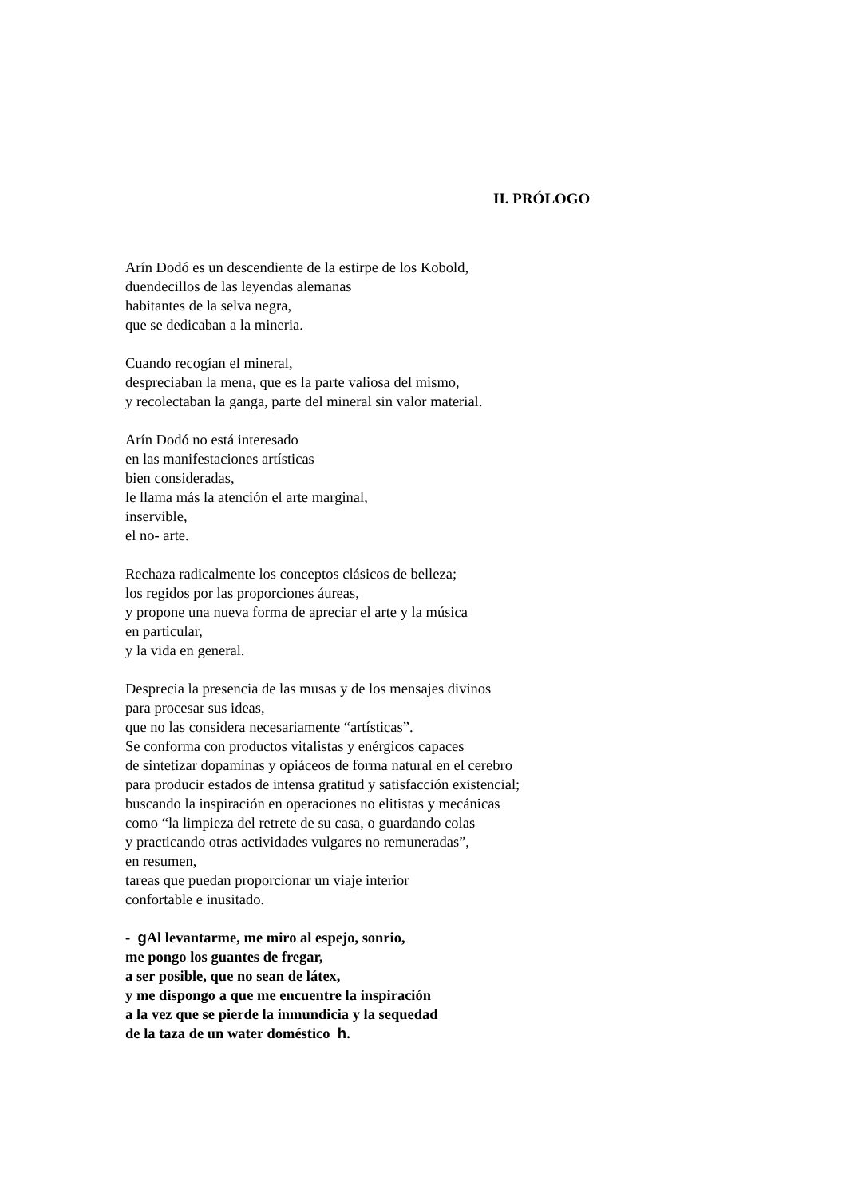II. PRÓLOGO
Arín Dodó es un descendiente de la estirpe de los Kobold,
duendecillos de las leyendas alemanas
habitantes de la selva negra,
que se dedicaban a la mineria.
Cuando recogían el mineral,
despreciaban la mena, que es la parte valiosa del mismo,
y recolectaban la ganga, parte del mineral sin valor material.
Arín Dodó no está interesado
en las manifestaciones artísticas
bien consideradas,
le llama más la atención el arte marginal,
inservible,
el no- arte.
Rechaza radicalmente los conceptos clásicos de belleza;
los regidos por las proporciones áureas,
y propone una nueva forma de apreciar el arte y la música
en particular,
y la vida en general.
Desprecia la presencia de las musas y de los mensajes divinos
para procesar sus ideas,
que no las considera necesariamente “artísticas”.
Se conforma con productos vitalistas y enérgicos capaces
de sintetizar dopaminas y opiáceos de forma natural en el cerebro
para producir estados de intensa gratitud y satisfacción existencial;
buscando la inspiración en operaciones no elitistas y mecánicas
como “la limpieza del retrete de su casa, o guardando colas
y practicando otras actividades vulgares no remuneradas”,
en resumen,
tareas que puedan proporcionar un viaje interior
confortable e inusitado.
- g Al levantarme, me miro al espejo, sonrio,
me pongo los guantes de fregar,
a ser posible, que no sean de látex,
y me dispongo a que me encuentre la inspiración
a la vez que se pierde la inmundicia y la sequedad
de la taza de un water doméstico h.